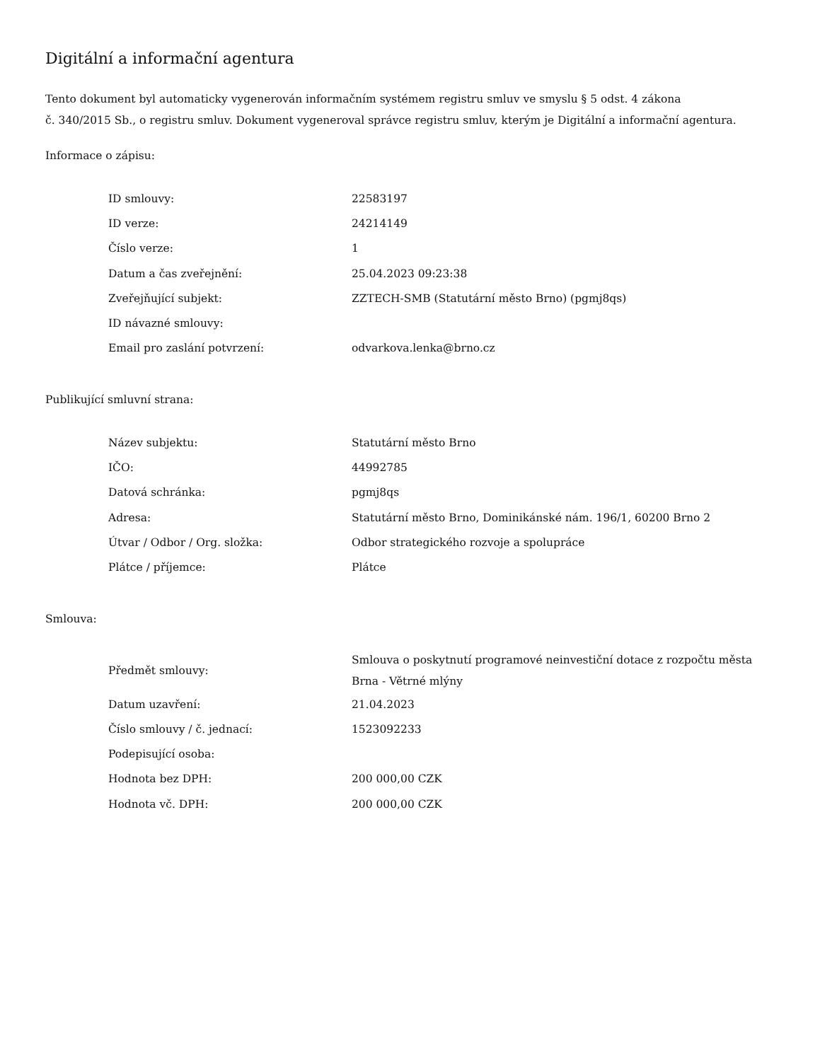Digitální a informační agentura
Tento dokument byl automaticky vygenerován informačním systémem registru smluv ve smyslu § 5 odst. 4 zákona
č. 340/2015 Sb., o registru smluv. Dokument vygeneroval správce registru smluv, kterým je Digitální a informační agentura.
Informace o zápisu:
| ID smlouvy: | 22583197 |
| ID verze: | 24214149 |
| Číslo verze: | 1 |
| Datum a čas zveřejnění: | 25.04.2023 09:23:38 |
| Zveřejňující subjekt: | ZZTECH-SMB (Statutární město Brno) (pgmj8qs) |
| ID návazné smlouvy: | |
| Email pro zaslání potvrzení: | odvarkova.lenka@brno.cz |
Publikující smluvní strana:
| Název subjektu: | Statutární město Brno |
| IČO: | 44992785 |
| Datová schránka: | pgmj8qs |
| Adresa: | Statutární město Brno, Dominikánské nám. 196/1, 60200 Brno 2 |
| Útvar / Odbor / Org. složka: | Odbor strategického rozvoje a spolupráce |
| Plátce / příjemce: | Plátce |
Smlouva:
| Předmět smlouvy: | Smlouva o poskytnutí programové neinvestiční dotace z rozpočtu města Brna - Větrné mlýny |
| Datum uzavření: | 21.04.2023 |
| Číslo smlouvy / č. jednací: | 1523092233 |
| Podepisující osoba: | |
| Hodnota bez DPH: | 200 000,00 CZK |
| Hodnota vč. DPH: | 200 000,00 CZK |